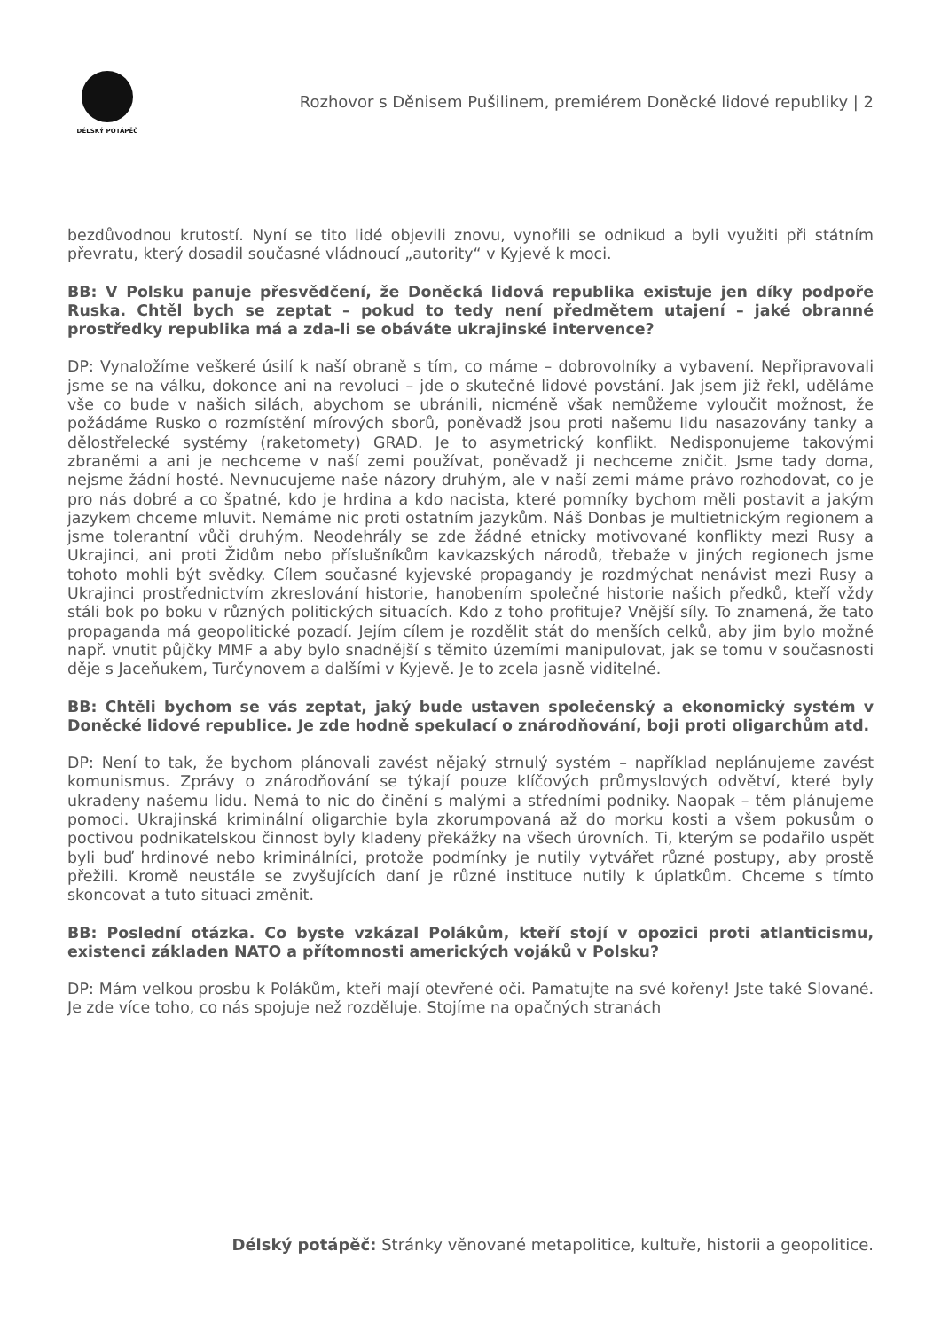DÉLSKÝ POTÁPĚČ
Rozhovor s Děnisem Pušilinem, premiérem Doněcké lidové republiky | 2
bezdůvodnou krutostí. Nyní se tito lidé objevili znovu, vynořili se odnikud a byli využiti při státním převratu, který dosadil současné vládnoucí „autority“ v Kyjevě k moci.
BB: V Polsku panuje přesvědčení, že Doněcká lidová republika existuje jen díky podpoře Ruska. Chtěl bych se zeptat – pokud to tedy není předmětem utajení – jaké obranné prostředky republika má a zda-li se obáváte ukrajinské intervence?
DP: Vynaložíme veškeré úsilí k naší obraně s tím, co máme – dobrovolníky a vybavení. Nepřipravovali jsme se na válku, dokonce ani na revoluci – jde o skutečné lidové povstání. Jak jsem již řekl, uděláme vše co bude v našich silách, abychom se ubránili, nicméně však nemůžeme vyloučit možnost, že požádáme Rusko o rozmístění mírových sborů, poněvadž jsou proti našemu lidu nasazovány tanky a dělostřelecké systémy (raketomety) GRAD. Je to asymetrický konflikt. Nedisponujeme takovými zbraněmi a ani je nechceme v naší zemi používat, poněvadž ji nechceme zničit. Jsme tady doma, nejsme žádní hosté. Nevnucujeme naše názory druhým, ale v naší zemi máme právo rozhodovat, co je pro nás dobré a co špatné, kdo je hrdina a kdo nacista, které pomníky bychom měli postavit a jakým jazykem chceme mluvit. Nemáme nic proti ostatním jazykům. Náš Donbas je multietnickým regionem a jsme tolerantní vůči druhým. Neodehrály se zde žádné etnicky motivované konflikty mezi Rusy a Ukrajinci, ani proti Židům nebo příslušníkům kavkazských národů, třebaže v jiných regionech jsme tohoto mohli být svědky. Cílem současné kyjevské propagandy je rozdmýchat nenávist mezi Rusy a Ukrajinci prostřednictvím zkreslování historie, hanobením společné historie našich předků, kteří vždy stáli bok po boku v různých politických situacích. Kdo z toho profituje? Vnější síly. To znamená, že tato propaganda má geopolitické pozadí. Jejím cílem je rozdělit stát do menších celků, aby jim bylo možné např. vnutit půjčky MMF a aby bylo snadnější s těmito územími manipulovat, jak se tomu v současnosti děje s Jaceňukem, Turčynovem a dalšími v Kyjevě. Je to zcela jasně viditelné.
BB: Chtěli bychom se vás zeptat, jaký bude ustaven společenský a ekonomický systém v Doněcké lidové republice. Je zde hodně spekulací o znárodňování, boji proti oligarchům atd.
DP: Není to tak, že bychom plánovali zavést nějaký strnulý systém – například neplánujeme zavést komunismus. Zprávy o znárodňování se týkají pouze klíčových průmyslových odvětví, které byly ukradeny našemu lidu. Nemá to nic do činění s malými a středními podniky. Naopak – těm plánujeme pomoci. Ukrajinská kriminální oligarchie byla zkorumpovaná až do morku kosti a všem pokusům o poctivou podnikatelskou činnost byly kladeny překážky na všech úrovních. Ti, kterým se podařilo uspět byli buď hrdinové nebo kriminálníci, protože podmínky je nutily vytvářet různé postupy, aby prostě přežili. Kromě neustále se zvyšujících daní je různé instituce nutily k úplatkům. Chceme s tímto skoncovat a tuto situaci změnit.
BB: Poslední otázka. Co byste vzkázal Polákům, kteří stojí v opozici proti atlanticismu, existenci základen NATO a přítomnosti amerických vojáků v Polsku?
DP: Mám velkou prosbu k Polákům, kteří mají otevřené oči. Pamatujte na své kořeny! Jste také Slované. Je zde více toho, co nás spojuje než rozděluje. Stojíme na opačných stranách
Délský potápěč: Stránky věnované metapolitice, kultuře, historii a geopolitice.